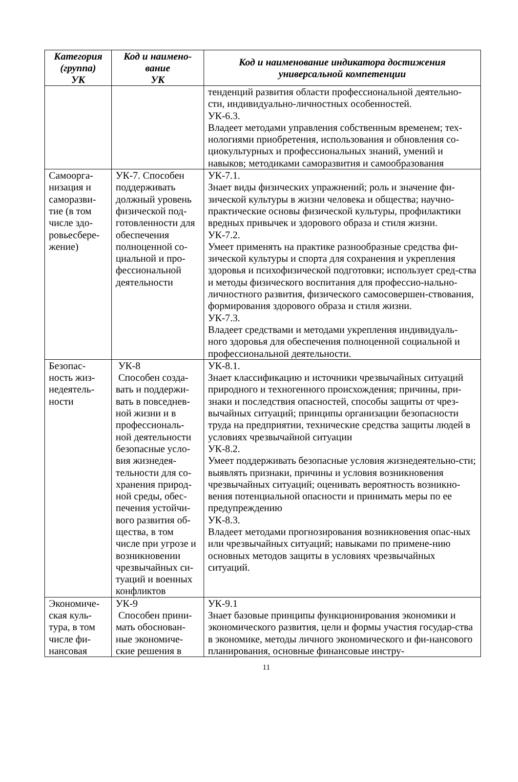| Категория (группа) УК | Код и наимено- вание УК | Код и наименование индикатора достижения универсальной компетенции |
| --- | --- | --- |
| | | тенденций развития области профессиональной деятельно-сти, индивидуально-личностных особенностей. УК-6.3. Владеет методами управления собственным временем; тех-нологиями приобретения, использования и обновления со-циокультурных и профессиональных знаний, умений и навыков; методиками саморазвития и самообразования |
| Самоорга- низация и саморазви- тие (в том числе здо- ровьесбере- жение) | УК-7. Способен поддерживать должный уровень физической под-готовленности для обеспечения полноценной со-циальной и про-фессиональной деятельности | УК-7.1. Знает виды физических упражнений; роль и значение фи-зической культуры в жизни человека и общества; научно-практические основы физической культуры, профилактики вредных привычек и здорового образа и стиля жизни. УК-7.2. Умеет применять на практике разнообразные средства фи-зической культуры и спорта для сохранения и укрепления здоровья и психофизической подготовки; использует сред-ства и методы физического воспитания для профессио-нально-личностного развития, физического самосовершен-ствования, формирования здорового образа и стиля жизни. УК-7.3. Владеет средствами и методами укрепления индивидуаль-ного здоровья для обеспечения полноценной социальной и профессиональной деятельности. |
| Безопас- ность жиз- недеятель- ности | УК-8 Способен созда-вать и поддержи-вать в повседнев-ной жизни и в профессиональ-ной деятельности безопасные усло-вия жизнедея-тельности для со-хранения природ-ной среды, обес-печения устойчи-вого развития об-щества, в том числе при угрозе и возникновении чрезвычайных си-туаций и военных конфликтов | УК-8.1. Знает классификацию и источники чрезвычайных ситуаций природного и техногенного происхождения; причины, при-знаки и последствия опасностей, способы защиты от чрез-вычайных ситуаций; принципы организации безопасности труда на предприятии, технические средства защиты людей в условиях чрезвычайной ситуации УК-8.2. Умеет поддерживать безопасные условия жизнедеятельно-сти; выявлять признаки, причины и условия возникновения чрезвычайных ситуаций; оценивать вероятность возникно-вения потенциальной опасности и принимать меры по ее предупреждению УК-8.3. Владеет методами прогнозирования возникновения опас-ных или чрезвычайных ситуаций; навыками по примене-нию основных методов защиты в условиях чрезвычайных ситуаций. |
| Экономиче- ская куль- тура, в том числе фи- нансовая | УК-9 Способен прини-мать обоснован-ные экономиче-ские решения в | УК-9.1 Знает базовые принципы функционирования экономики и экономического развития, цели и формы участия государ-ства в экономике, методы личного экономического и фи-нансового планирования, основные финансовые инстру- |
11